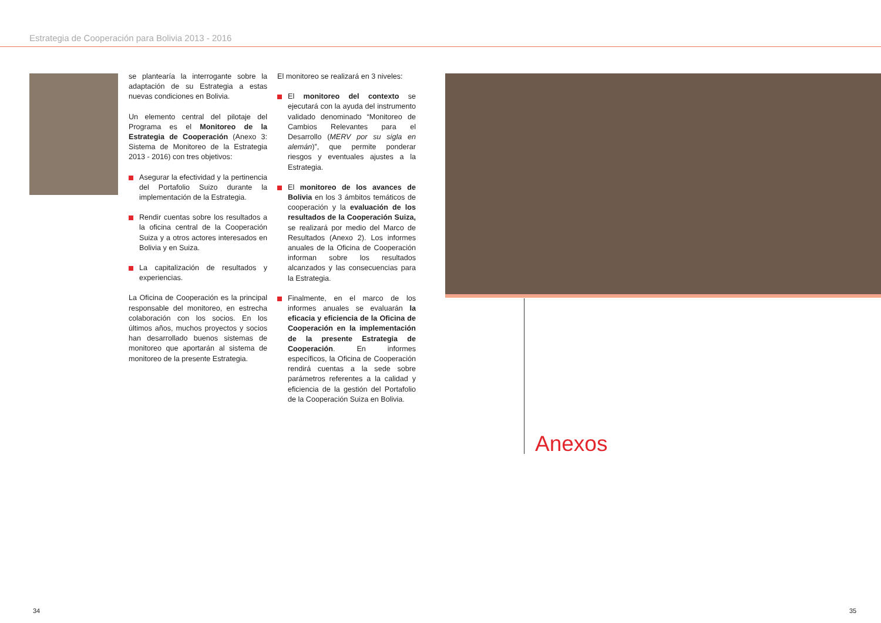Estrategia de Cooperación para Bolivia 2013 - 2016
se plantearía la interrogante sobre la adaptación de su Estrategia a estas nuevas condiciones en Bolivia.
Un elemento central del pilotaje del Programa es el Monitoreo de la Estrategia de Cooperación (Anexo 3: Sistema de Monitoreo de la Estrategia 2013 - 2016) con tres objetivos:
Asegurar la efectividad y la pertinencia del Portafolio Suizo durante la implementación de la Estrategia.
Rendir cuentas sobre los resultados a la oficina central de la Cooperación Suiza y a otros actores interesados en Bolivia y en Suiza.
La capitalización de resultados y experiencias.
La Oficina de Cooperación es la principal responsable del monitoreo, en estrecha colaboración con los socios. En los últimos años, muchos proyectos y socios han desarrollado buenos sistemas de monitoreo que aportarán al sistema de monitoreo de la presente Estrategia.
El monitoreo se realizará en 3 niveles:
El monitoreo del contexto se ejecutará con la ayuda del instrumento validado denominado “Monitoreo de Cambios Relevantes para el Desarrollo (MERV por su sigla en alemán)”, que permite ponderar riesgos y eventuales ajustes a la Estrategia.
El monitoreo de los avances de Bolivia en los 3 ámbitos temáticos de cooperación y la evaluación de los resultados de la Cooperación Suiza, se realizará por medio del Marco de Resultados (Anexo 2). Los informes anuales de la Oficina de Cooperación informan sobre los resultados alcanzados y las consecuencias para la Estrategia.
Finalmente, en el marco de los informes anuales se evaluarán la eficacia y eficiencia de la Oficina de Cooperación en la implementación de la presente Estrategia de Cooperación. En informes específicos, la Oficina de Cooperación rendirá cuentas a la sede sobre parámetros referentes a la calidad y eficiencia de la gestión del Portafolio de la Cooperación Suiza en Bolivia.
Anexos
34 35